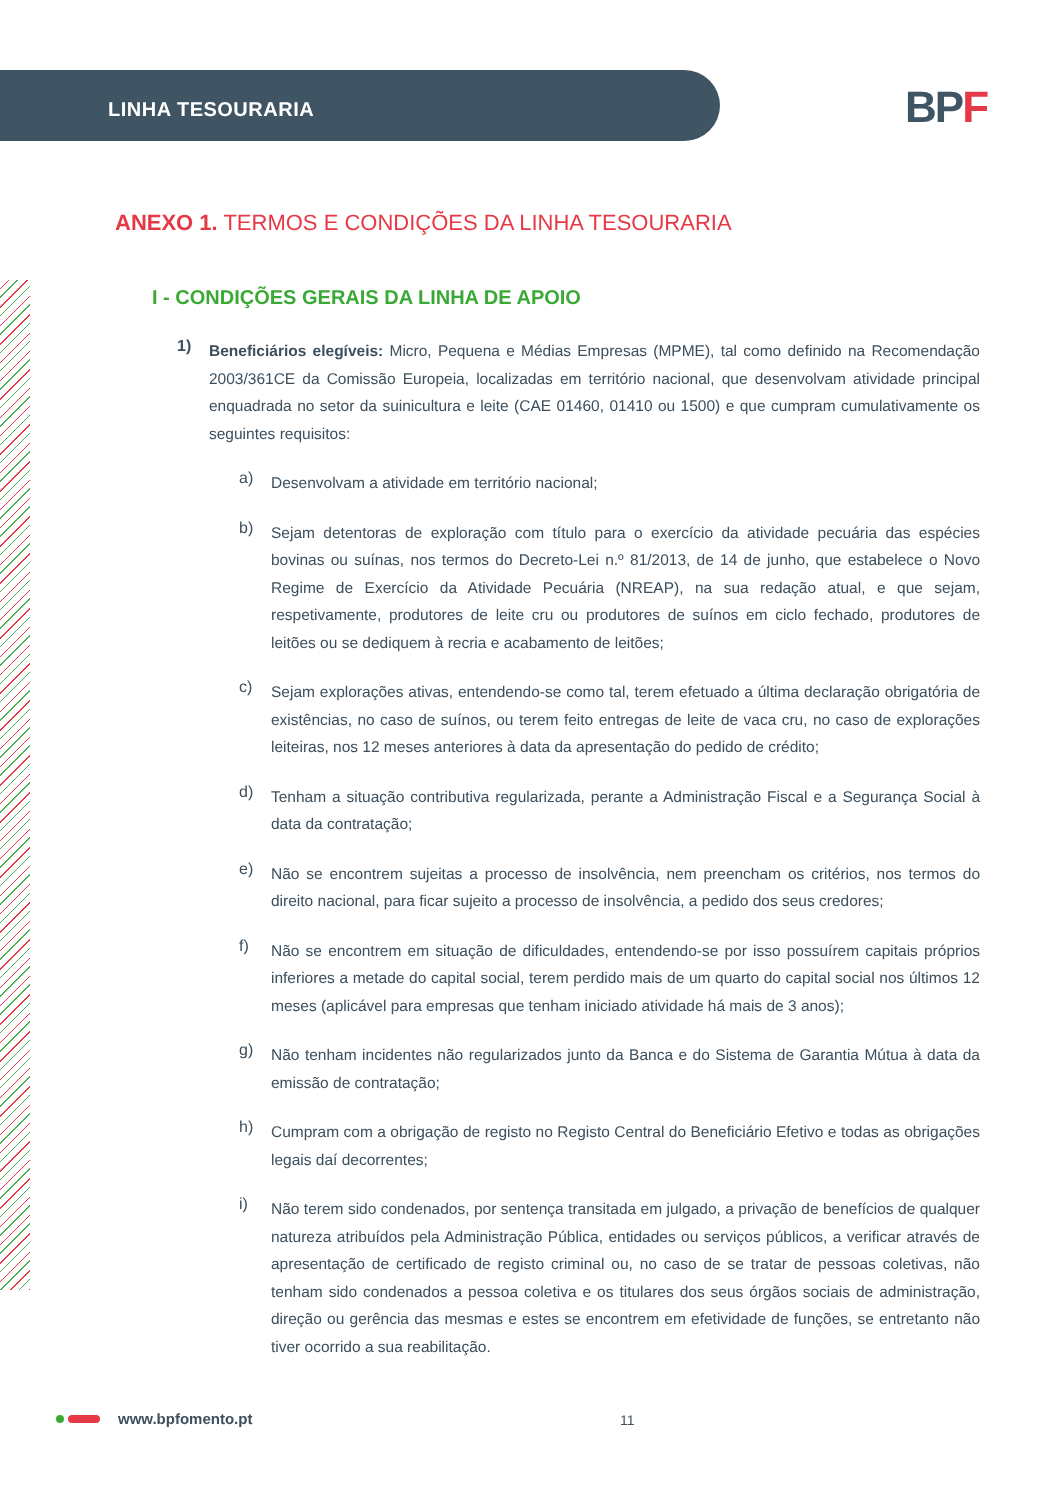LINHA TESOURARIA BPF
ANEXO 1. TERMOS E CONDIÇÕES DA LINHA TESOURARIA
I - CONDIÇÕES GERAIS DA LINHA DE APOIO
1)
Beneficiários elegíveis: Micro, Pequena e Médias Empresas (MPME), tal como definido na Recomendação 2003/361CE da Comissão Europeia, localizadas em território nacional, que desenvolvam atividade principal enquadrada no setor da suinicultura e leite (CAE 01460, 01410 ou 1500) e que cumpram cumulativamente os seguintes requisitos:
a)
Desenvolvam a atividade em território nacional;
b)
Sejam detentoras de exploração com título para o exercício da atividade pecuária das espécies bovinas ou suínas, nos termos do Decreto-Lei n.º 81/2013, de 14 de junho, que estabelece o Novo Regime de Exercício da Atividade Pecuária (NREAP), na sua redação atual, e que sejam, respetivamente, produtores de leite cru ou produtores de suínos em ciclo fechado, produtores de leitões ou se dediquem à recria e acabamento de leitões;
c)
Sejam explorações ativas, entendendo-se como tal, terem efetuado a última declaração obrigatória de existências, no caso de suínos, ou terem feito entregas de leite de vaca cru, no caso de explorações leiteiras, nos 12 meses anteriores à data da apresentação do pedido de crédito;
d)
Tenham a situação contributiva regularizada, perante a Administração Fiscal e a Segurança Social à data da contratação;
e)
Não se encontrem sujeitas a processo de insolvência, nem preencham os critérios, nos termos do direito nacional, para ficar sujeito a processo de insolvência, a pedido dos seus credores;
f)
Não se encontrem em situação de dificuldades, entendendo-se por isso possuírem capitais próprios inferiores a metade do capital social, terem perdido mais de um quarto do capital social nos últimos 12 meses (aplicável para empresas que tenham iniciado atividade há mais de 3 anos);
g)
Não tenham incidentes não regularizados junto da Banca e do Sistema de Garantia Mútua à data da emissão de contratação;
h)
Cumpram com a obrigação de registo no Registo Central do Beneficiário Efetivo e todas as obrigações legais daí decorrentes;
i)
Não terem sido condenados, por sentença transitada em julgado, a privação de benefícios de qualquer natureza atribuídos pela Administração Pública, entidades ou serviços públicos, a verificar através de apresentação de certificado de registo criminal ou, no caso de se tratar de pessoas coletivas, não tenham sido condenados a pessoa coletiva e os titulares dos seus órgãos sociais de administração, direção ou gerência das mesmas e estes se encontrem em efetividade de funções, se entretanto não tiver ocorrido a sua reabilitação.
www.bpfomento.pt 11